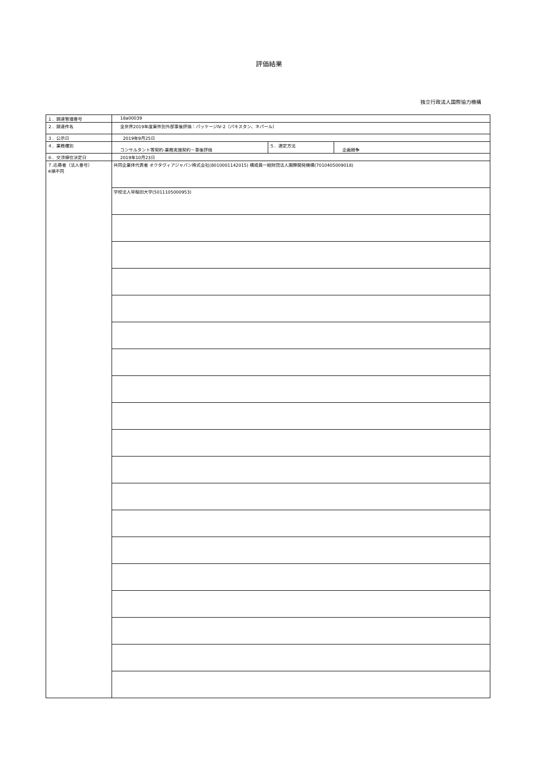評価結果
独立行政法人国際協力機構
| １．調達管理番号 | 18a00039 | | |
| ２．調達件名 | 全世界2019年度案件別外部事後評価：パッケージⅣ-2（パキスタン、ネパール） | | |
| ３．公示日 | 2019年9月25日 | | |
| ４．業務種別 | コンサルタント等契約-業務実施契約－事後評価 | ５．選定方法 | 企画競争 |
| ６．交渉順位決定日 | 2019年10月23日 | | |
| ７.応募者（法人番号） ※順不同 | 共同企業体代表者 オクタヴィアジャパン株式会社(8010001142015) 構成員一般財団法人国際開発機構(7010405009018) | | |
| | 学校法人早稲田大学(5011105000953) | | |